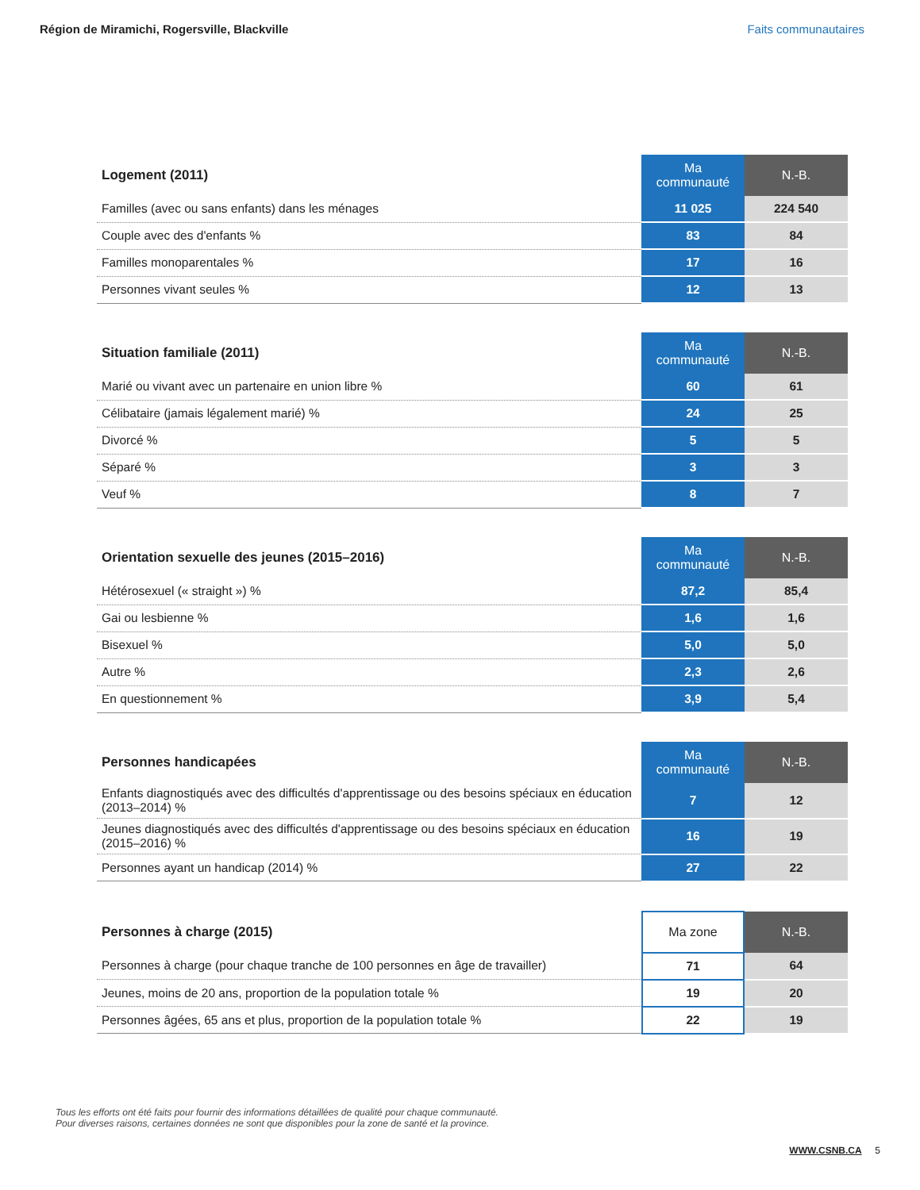Région de Miramichi, Rogersville, Blackville Faits communautaires
| Logement (2011) | Ma communauté | N.-B. |
| --- | --- | --- |
| Familles (avec ou sans enfants) dans les ménages | 11 025 | 224 540 |
| Couple avec des d'enfants % | 83 | 84 |
| Familles monoparentales % | 17 | 16 |
| Personnes vivant seules % | 12 | 13 |
| Situation familiale (2011) | Ma communauté | N.-B. |
| --- | --- | --- |
| Marié ou vivant avec un partenaire en union libre % | 60 | 61 |
| Célibataire (jamais légalement marié) % | 24 | 25 |
| Divorcé % | 5 | 5 |
| Séparé % | 3 | 3 |
| Veuf % | 8 | 7 |
| Orientation sexuelle des jeunes (2015–2016) | Ma communauté | N.-B. |
| --- | --- | --- |
| Hétérosexuel (« straight ») % | 87,2 | 85,4 |
| Gai ou lesbienne % | 1,6 | 1,6 |
| Bisexuel % | 5,0 | 5,0 |
| Autre % | 2,3 | 2,6 |
| En questionnement % | 3,9 | 5,4 |
| Personnes handicapées | Ma communauté | N.-B. |
| --- | --- | --- |
| Enfants diagnostiqués avec des difficultés d'apprentissage ou des besoins spéciaux en éducation (2013–2014) % | 7 | 12 |
| Jeunes diagnostiqués avec des difficultés d'apprentissage ou des besoins spéciaux en éducation (2015–2016) % | 16 | 19 |
| Personnes ayant un handicap (2014) % | 27 | 22 |
| Personnes à charge (2015) | Ma zone | N.-B. |
| --- | --- | --- |
| Personnes à charge (pour chaque tranche de 100 personnes en âge de travailler) | 71 | 64 |
| Jeunes, moins de 20 ans, proportion de la population totale % | 19 | 20 |
| Personnes âgées, 65 ans et plus, proportion de la population totale % | 22 | 19 |
Tous les efforts ont été faits pour fournir des informations détaillées de qualité pour chaque communauté.
Pour diverses raisons, certaines données ne sont que disponibles pour la zone de santé et la province.
WWW.CSNB.CA 5